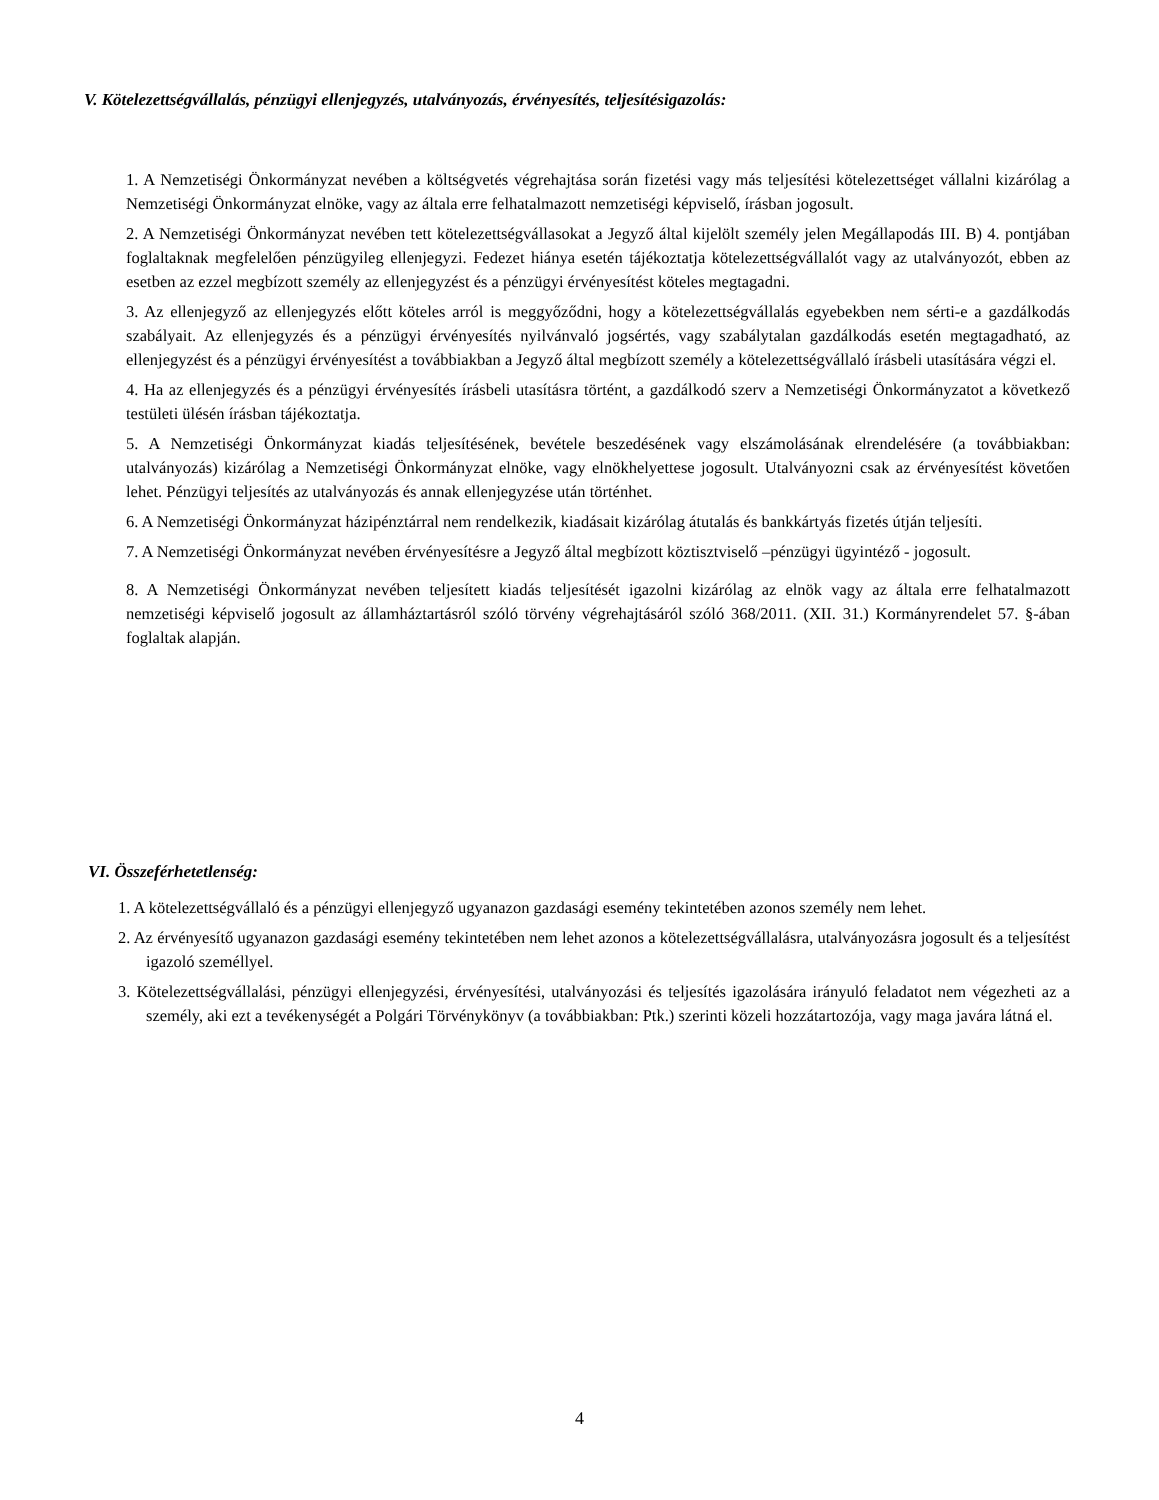V. Kötelezettségvállalás, pénzügyi ellenjegyzés, utalványozás, érvényesítés, teljesítésigazolás:
1. A Nemzetiségi Önkormányzat nevében a költségvetés végrehajtása során fizetési vagy más teljesítési kötelezettséget vállalni kizárólag a Nemzetiségi Önkormányzat elnöke, vagy az általa erre felhatalmazott nemzetiségi képviselő, írásban jogosult.
2. A Nemzetiségi Önkormányzat nevében tett kötelezettségvállasokat a Jegyző által kijelölt személy jelen Megállapodás III. B) 4. pontjában foglaltaknak megfelelően pénzügyileg ellenjegyzi. Fedezet hiánya esetén tájékoztatja kötelezettségvállalót vagy az utalványozót, ebben az esetben az ezzel megbízott személy az ellenjegyzést és a pénzügyi érvényesítést köteles megtagadni.
3. Az ellenjegyző az ellenjegyzés előtt köteles arról is meggyőződni, hogy a kötelezettségvállalás egyebekben nem sérti-e a gazdálkodás szabályait. Az ellenjegyzés és a pénzügyi érvényesítés nyilvánvaló jogsértés, vagy szabálytalan gazdálkodás esetén megtagadható, az ellenjegyzést és a pénzügyi érvényesítést a továbbiakban a Jegyző által megbízott személy a kötelezettségvállaló írásbeli utasítására végzi el.
4. Ha az ellenjegyzés és a pénzügyi érvényesítés írásbeli utasításra történt, a gazdálkodó szerv a Nemzetiségi Önkormányzatot a következő testületi ülésén írásban tájékoztatja.
5. A Nemzetiségi Önkormányzat kiadás teljesítésének, bevétele beszedésének vagy elszámolásának elrendelésére (a továbbiakban: utalványozás) kizárólag a Nemzetiségi Önkormányzat elnöke, vagy elnökhelyettese jogosult. Utalványozni csak az érvényesítést követően lehet. Pénzügyi teljesítés az utalványozás és annak ellenjegyzése után történhet.
6. A Nemzetiségi Önkormányzat házipénztárral nem rendelkezik, kiadásait kizárólag átutalás és bankkártyás fizetés útján teljesíti.
7. A Nemzetiségi Önkormányzat nevében érvényesítésre a Jegyző által megbízott köztisztviselő –pénzügyi ügyintéző - jogosult.
8. A Nemzetiségi Önkormányzat nevében teljesített kiadás teljesítését igazolni kizárólag az elnök vagy az általa erre felhatalmazott nemzetiségi képviselő jogosult az államháztartásról szóló törvény végrehajtásáról szóló 368/2011. (XII. 31.) Kormányrendelet 57. §-ában foglaltak alapján.
VI. Összeférhetetlenség:
1. A kötelezettségvállaló és a pénzügyi ellenjegyző ugyanazon gazdasági esemény tekintetében azonos személy nem lehet.
2. Az érvényesítő ugyanazon gazdasági esemény tekintetében nem lehet azonos a kötelezettségvállalásra, utalványozásra jogosult és a teljesítést igazoló személlyel.
3. Kötelezettségvállalási, pénzügyi ellenjegyzési, érvényesítési, utalványozási és teljesítés igazolására irányuló feladatot nem végezheti az a személy, aki ezt a tevékenységét a Polgári Törvénykönyv (a továbbiakban: Ptk.) szerinti közeli hozzátartozója, vagy maga javára látná el.
4